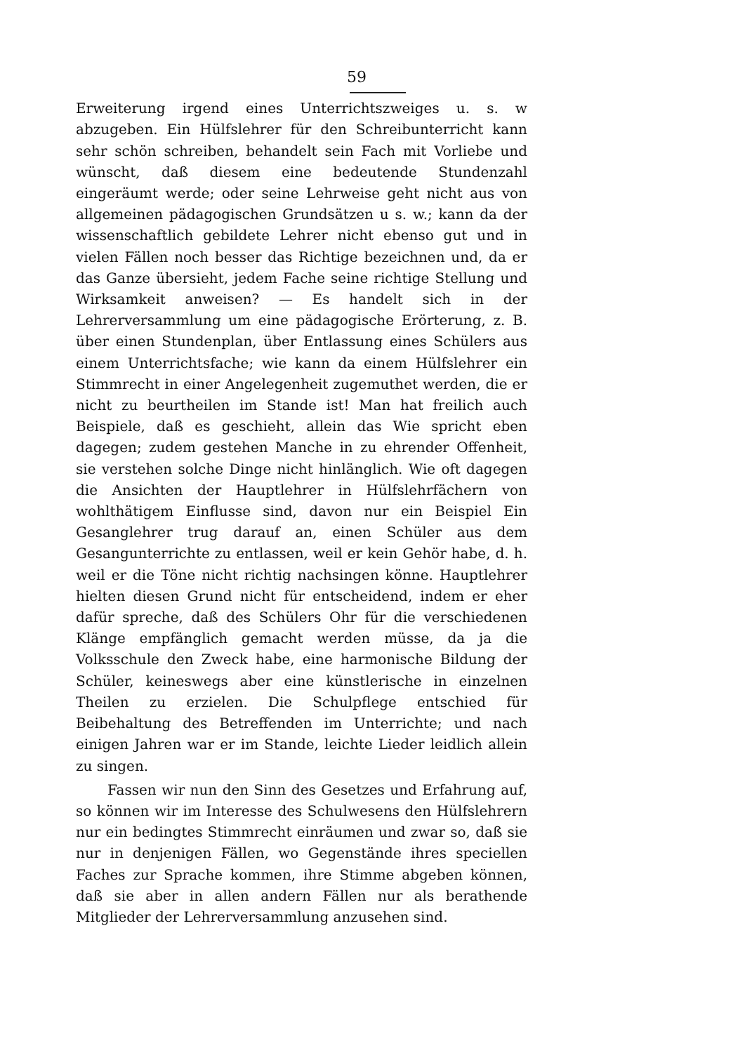59
Erweiterung irgend eines Unterrichtszweiges u. s. w abzugeben. Ein Hülfslehrer für den Schreibunterricht kann sehr schön schreiben, behandelt sein Fach mit Vorliebe und wünscht, daß diesem eine bedeutende Stundenzahl eingeräumt werde; oder seine Lehrweise geht nicht aus von allgemeinen pädagogischen Grundsätzen u s. w.; kann da der wissenschaftlich gebildete Lehrer nicht ebenso gut und in vielen Fällen noch besser das Richtige bezeichnen und, da er das Ganze übersieht, jedem Fache seine richtige Stellung und Wirksamkeit anweisen? — Es handelt sich in der Lehrerversammlung um eine pädagogische Erörterung, z. B. über einen Stundenplan, über Entlassung eines Schülers aus einem Unterrichtsfache; wie kann da einem Hülfslehrer ein Stimmrecht in einer Angelegenheit zugemuthet werden, die er nicht zu beurtheilen im Stande ist! Man hat freilich auch Beispiele, daß es geschieht, allein das Wie spricht eben dagegen; zudem gestehen Manche in zu ehrender Offenheit, sie verstehen solche Dinge nicht hinlänglich. Wie oft dagegen die Ansichten der Hauptlehrer in Hülfslehrfächern von wohlthätigem Einflusse sind, davon nur ein Beispiel Ein Gesanglehrer trug darauf an, einen Schüler aus dem Gesangunterrichte zu entlassen, weil er kein Gehör habe, d. h. weil er die Töne nicht richtig nachsingen könne. Hauptlehrer hielten diesen Grund nicht für entscheidend, indem er eher dafür spreche, daß des Schülers Ohr für die verschiedenen Klänge empfänglich gemacht werden müsse, da ja die Volksschule den Zweck habe, eine harmonische Bildung der Schüler, keineswegs aber eine künstlerische in einzelnen Theilen zu erzielen. Die Schulpflege entschied für Beibehaltung des Betreffenden im Unterrichte; und nach einigen Jahren war er im Stande, leichte Lieder leidlich allein zu singen.
Fassen wir nun den Sinn des Gesetzes und Erfahrung auf, so können wir im Interesse des Schulwesens den Hülfslehrern nur ein bedingtes Stimmrecht einräumen und zwar so, daß sie nur in denjenigen Fällen, wo Gegenstände ihres speciellen Faches zur Sprache kommen, ihre Stimme abgeben können, daß sie aber in allen andern Fällen nur als berathende Mitglieder der Lehrerversammlung anzusehen sind.